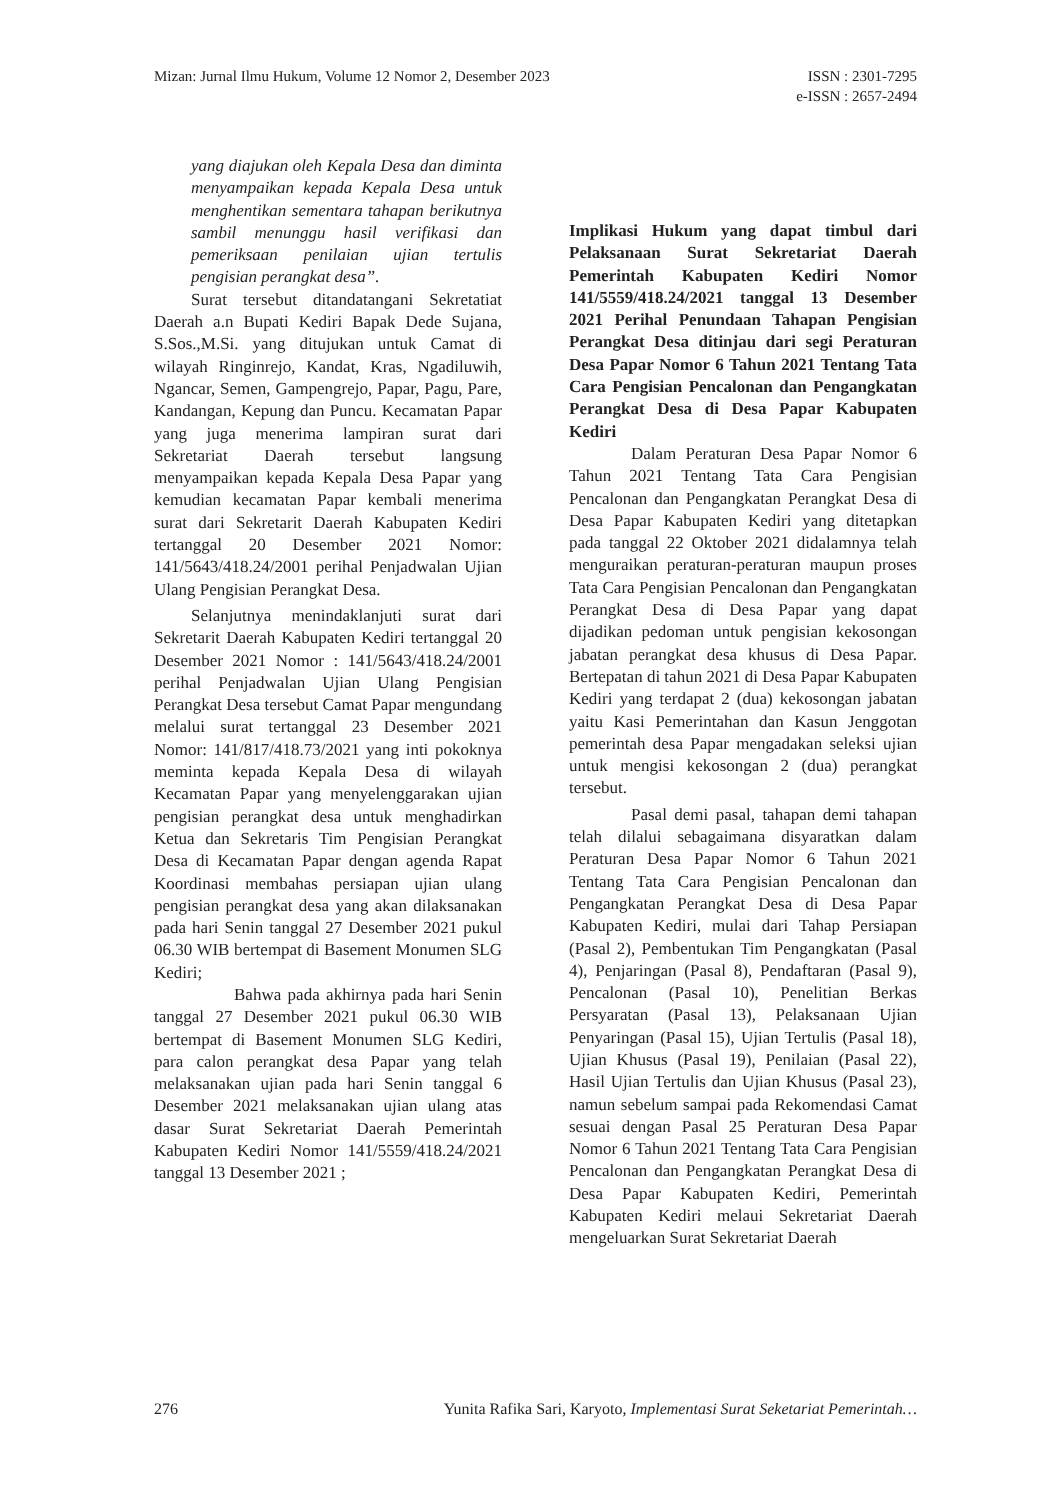Mizan: Jurnal Ilmu Hukum, Volume 12 Nomor 2, Desember 2023
ISSN : 2301-7295
e-ISSN : 2657-2494
yang diajukan oleh Kepala Desa dan diminta menyampaikan kepada Kepala Desa untuk menghentikan sementara tahapan berikutnya sambil menunggu hasil verifikasi dan pemeriksaan penilaian ujian tertulis pengisian perangkat desa”.
Surat tersebut ditandatangani Sekretatiat Daerah a.n Bupati Kediri Bapak Dede Sujana, S.Sos.,M.Si. yang ditujukan untuk Camat di wilayah Ringinrejo, Kandat, Kras, Ngadiluwih, Ngancar, Semen, Gampengrejo, Papar, Pagu, Pare, Kandangan, Kepung dan Puncu. Kecamatan Papar yang juga menerima lampiran surat dari Sekretariat Daerah tersebut langsung menyampaikan kepada Kepala Desa Papar yang kemudian kecamatan Papar kembali menerima surat dari Sekretarit Daerah Kabupaten Kediri tertanggal 20 Desember 2021 Nomor: 141/5643/418.24/2001 perihal Penjadwalan Ujian Ulang Pengisian Perangkat Desa.
Selanjutnya menindaklanjuti surat dari Sekretarit Daerah Kabupaten Kediri tertanggal 20 Desember 2021 Nomor : 141/5643/418.24/2001 perihal Penjadwalan Ujian Ulang Pengisian Perangkat Desa tersebut Camat Papar mengundang melalui surat tertanggal 23 Desember 2021 Nomor: 141/817/418.73/2021 yang inti pokoknya meminta kepada Kepala Desa di wilayah Kecamatan Papar yang menyelenggarakan ujian pengisian perangkat desa untuk menghadirkan Ketua dan Sekretaris Tim Pengisian Perangkat Desa di Kecamatan Papar dengan agenda Rapat Koordinasi membahas persiapan ujian ulang pengisian perangkat desa yang akan dilaksanakan pada hari Senin tanggal 27 Desember 2021 pukul 06.30 WIB bertempat di Basement Monumen SLG Kediri;
Bahwa pada akhirnya pada hari Senin tanggal 27 Desember 2021 pukul 06.30 WIB bertempat di Basement Monumen SLG Kediri, para calon perangkat desa Papar yang telah melaksanakan ujian pada hari Senin tanggal 6 Desember 2021 melaksanakan ujian ulang atas dasar Surat Sekretariat Daerah Pemerintah Kabupaten Kediri Nomor 141/5559/418.24/2021 tanggal 13 Desember 2021 ;
Implikasi Hukum yang dapat timbul dari Pelaksanaan Surat Sekretariat Daerah Pemerintah Kabupaten Kediri Nomor 141/5559/418.24/2021 tanggal 13 Desember 2021 Perihal Penundaan Tahapan Pengisian Perangkat Desa ditinjau dari segi Peraturan Desa Papar Nomor 6 Tahun 2021 Tentang Tata Cara Pengisian Pencalonan dan Pengangkatan Perangkat Desa di Desa Papar Kabupaten Kediri
Dalam Peraturan Desa Papar Nomor 6 Tahun 2021 Tentang Tata Cara Pengisian Pencalonan dan Pengangkatan Perangkat Desa di Desa Papar Kabupaten Kediri yang ditetapkan pada tanggal 22 Oktober 2021 didalamnya telah menguraikan peraturan-peraturan maupun proses Tata Cara Pengisian Pencalonan dan Pengangkatan Perangkat Desa di Desa Papar yang dapat dijadikan pedoman untuk pengisian kekosongan jabatan perangkat desa khusus di Desa Papar. Bertepatan di tahun 2021 di Desa Papar Kabupaten Kediri yang terdapat 2 (dua) kekosongan jabatan yaitu Kasi Pemerintahan dan Kasun Jenggotan pemerintah desa Papar mengadakan seleksi ujian untuk mengisi kekosongan 2 (dua) perangkat tersebut.
Pasal demi pasal, tahapan demi tahapan telah dilalui sebagaimana disyaratkan dalam Peraturan Desa Papar Nomor 6 Tahun 2021 Tentang Tata Cara Pengisian Pencalonan dan Pengangkatan Perangkat Desa di Desa Papar Kabupaten Kediri, mulai dari Tahap Persiapan (Pasal 2), Pembentukan Tim Pengangkatan (Pasal 4), Penjaringan (Pasal 8), Pendaftaran (Pasal 9), Pencalonan (Pasal 10), Penelitian Berkas Persyaratan (Pasal 13), Pelaksanaan Ujian Penyaringan (Pasal 15), Ujian Tertulis (Pasal 18), Ujian Khusus (Pasal 19), Penilaian (Pasal 22), Hasil Ujian Tertulis dan Ujian Khusus (Pasal 23), namun sebelum sampai pada Rekomendasi Camat sesuai dengan Pasal 25 Peraturan Desa Papar Nomor 6 Tahun 2021 Tentang Tata Cara Pengisian Pencalonan dan Pengangkatan Perangkat Desa di Desa Papar Kabupaten Kediri, Pemerintah Kabupaten Kediri melaui Sekretariat Daerah mengeluarkan Surat Sekretariat Daerah
276 Yunita Rafika Sari, Karyoto, Implementasi Surat Seketariat Pemerintah…